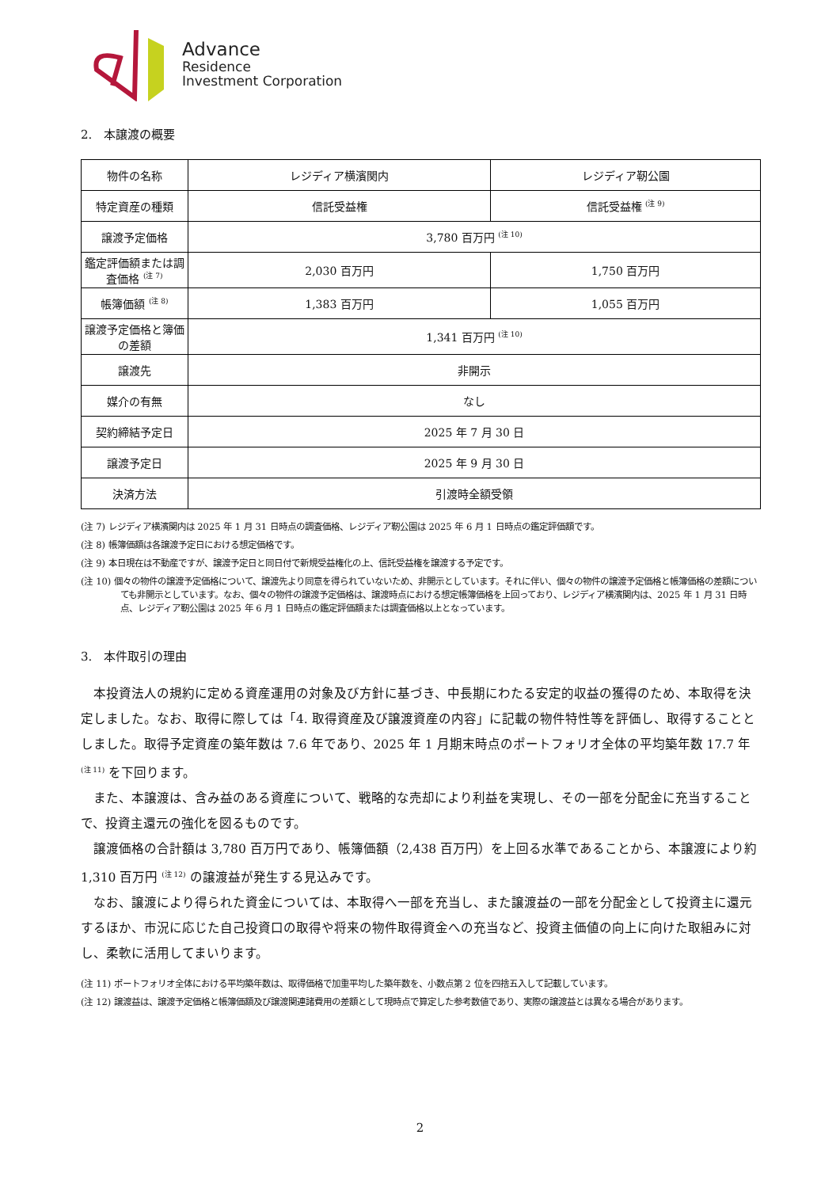Advance
Residence
Investment Corporation
2.　本譲渡の概要
| 物件の名称 | レジディア横濱関内 | レジディア靭公園 |
| 特定資産の種類 | 信託受益権 | 信託受益権 <sup>(注 9)</sup> |
| 譲渡予定価格 | 3,780 百万円 <sup>(注 10)</sup> | |
| 鑑定評価額または調査価格 <sup>(注 7)</sup> | 2,030 百万円 | 1,750 百万円 |
| 帳簿価額 <sup>(注 8)</sup> | 1,383 百万円 | 1,055 百万円 |
| 譲渡予定価格と簿価の差額 | 1,341 百万円 <sup>(注 10)</sup> | |
| 譲渡先 | 非開示 | |
| 媒介の有無 | なし | |
| 契約締結予定日 | 2025 年 7 月 30 日 | |
| 譲渡予定日 | 2025 年 9 月 30 日 | |
| 決済方法 | 引渡時全額受領 | |
(注 7) レジディア横濱関内は 2025 年 1 月 31 日時点の調査価格、レジディア靭公園は 2025 年 6 月 1 日時点の鑑定評価額です。
(注 8) 帳簿価額は各譲渡予定日における想定価格です。
(注 9) 本日現在は不動産ですが、譲渡予定日と同日付で新規受益権化の上、信託受益権を譲渡する予定です。
(注 10) 個々の物件の譲渡予定価格について、譲渡先より同意を得られていないため、非開示としています。それに伴い、個々の物件の譲渡予定価格と帳簿価格の差額についても非開示としています。なお、個々の物件の譲渡予定価格は、譲渡時点における想定帳簿価格を上回っており、レジディア横濱関内は、2025 年 1 月 31 日時点、レジディア靭公園は 2025 年 6 月 1 日時点の鑑定評価額または調査価格以上となっています。
3.　本件取引の理由
本投資法人の規約に定める資産運用の対象及び方針に基づき、中長期にわたる安定的収益の獲得のため、本取得を決定しました。なお、取得に際しては「4. 取得資産及び譲渡資産の内容」に記載の物件特性等を評価し、取得することとしました。取得予定資産の築年数は 7.6 年であり、2025 年 1 月期末時点のポートフォリオ全体の平均築年数 17.7 年 <sup>(注 11)</sup> を下回ります。
また、本譲渡は、含み益のある資産について、戦略的な売却により利益を実現し、その一部を分配金に充当することで、投資主還元の強化を図るものです。
譲渡価格の合計額は 3,780 百万円であり、帳簿価額（2,438 百万円）を上回る水準であることから、本譲渡により約 1,310 百万円 <sup>(注 12)</sup> の譲渡益が発生する見込みです。
なお、譲渡により得られた資金については、本取得へ一部を充当し、また譲渡益の一部を分配金として投資主に還元するほか、市況に応じた自己投資口の取得や将来の物件取得資金への充当など、投資主価値の向上に向けた取組みに対し、柔軟に活用してまいります。
(注 11) ポートフォリオ全体における平均築年数は、取得価格で加重平均した築年数を、小数点第 2 位を四捨五入して記載しています。
(注 12) 譲渡益は、譲渡予定価格と帳簿価額及び譲渡関連諸費用の差額として現時点で算定した参考数値であり、実際の譲渡益とは異なる場合があります。
2